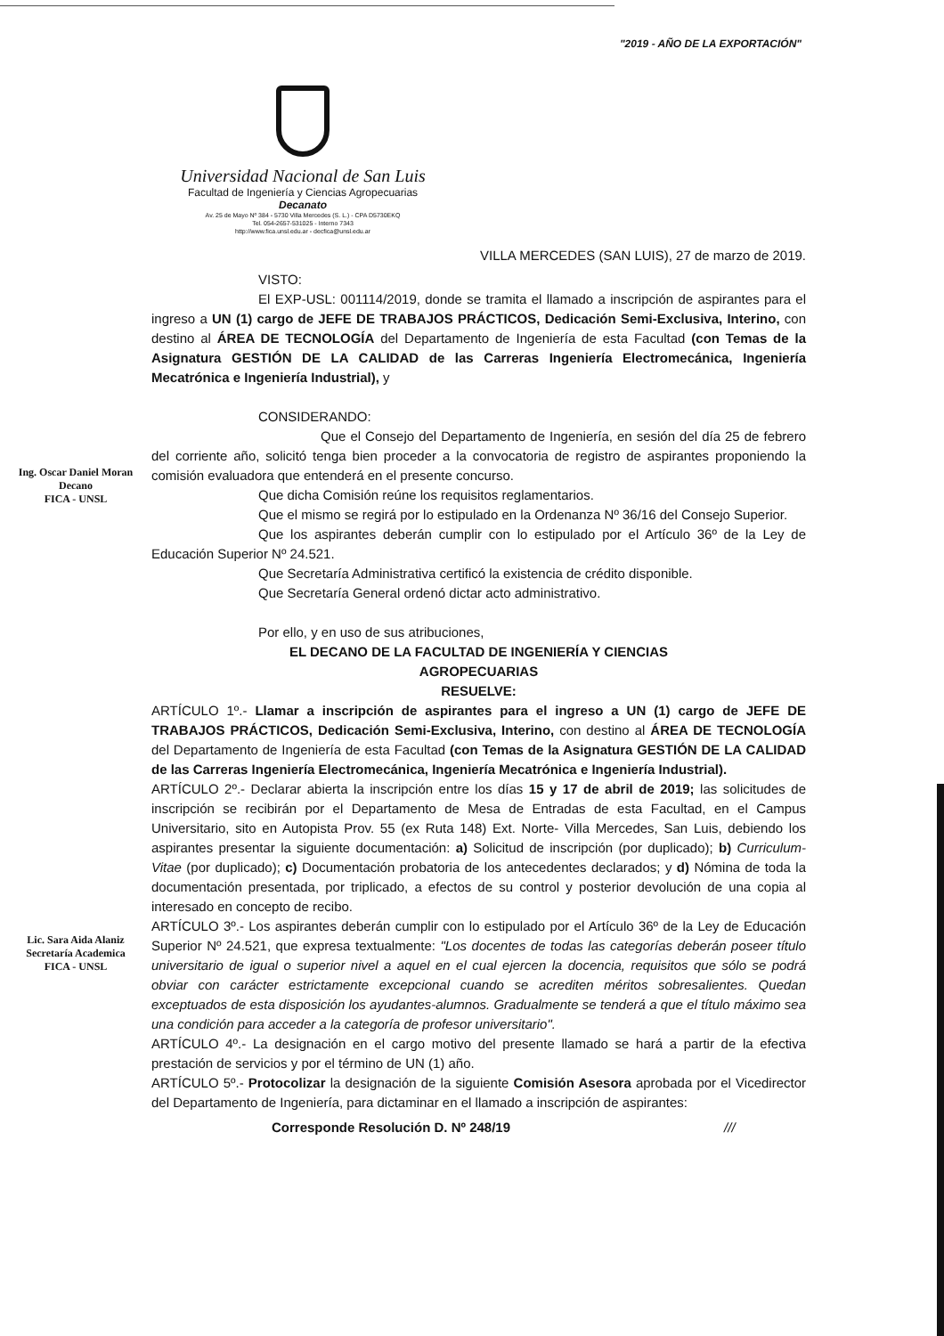"2019 - AÑO DE LA EXPORTACIÓN"
Universidad Nacional de San Luis
Facultad de Ingeniería y Ciencias Agropecuarias
Decanato
Av. 25 de Mayo Nº 384 - 5730 Villa Mercedes (S. L.) - CPA D5730EKQ
Tel. 054-2657-531025 - Interno 7343
http://www.fica.unsl.edu.ar - decfica@unsl.edu.ar
VILLA MERCEDES (SAN LUIS), 27 de marzo de 2019.
Ing. Oscar Daniel Moran
Decano
FICA - UNSL
Lic. Sara Aida Alaniz
Secretaría Academica
FICA - UNSL
VISTO:
El EXP-USL: 001114/2019, donde se tramita el llamado a inscripción de aspirantes para el ingreso a UN (1) cargo de JEFE DE TRABAJOS PRÁCTICOS, Dedicación Semi-Exclusiva, Interino, con destino al ÁREA DE TECNOLOGÍA del Departamento de Ingeniería de esta Facultad (con Temas de la Asignatura GESTIÓN DE LA CALIDAD de las Carreras Ingeniería Electromecánica, Ingeniería Mecatrónica e Ingeniería Industrial), y
CONSIDERANDO:
Que el Consejo del Departamento de Ingeniería, en sesión del día 25 de febrero del corriente año, solicitó tenga bien proceder a la convocatoria de registro de aspirantes proponiendo la comisión evaluadora que entenderá en el presente concurso.
Que dicha Comisión reúne los requisitos reglamentarios.
Que el mismo se regirá por lo estipulado en la Ordenanza Nº 36/16 del Consejo Superior.
Que los aspirantes deberán cumplir con lo estipulado por el Artículo 36º de la Ley de Educación Superior Nº 24.521.
Que Secretaría Administrativa certificó la existencia de crédito disponible.
Que Secretaría General ordenó dictar acto administrativo.
Por ello, y en uso de sus atribuciones,
EL DECANO DE LA FACULTAD DE INGENIERÍA Y CIENCIAS
AGROPECUARIAS
RESUELVE:
ARTÍCULO 1º.- Llamar a inscripción de aspirantes para el ingreso a UN (1) cargo de JEFE DE TRABAJOS PRÁCTICOS, Dedicación Semi-Exclusiva, Interino, con destino al ÁREA DE TECNOLOGÍA del Departamento de Ingeniería de esta Facultad (con Temas de la Asignatura GESTIÓN DE LA CALIDAD de las Carreras Ingeniería Electromecánica, Ingeniería Mecatrónica e Ingeniería Industrial).
ARTÍCULO 2º.- Declarar abierta la inscripción entre los días 15 y 17 de abril de 2019; las solicitudes de inscripción se recibirán por el Departamento de Mesa de Entradas de esta Facultad, en el Campus Universitario, sito en Autopista Prov. 55 (ex Ruta 148) Ext. Norte- Villa Mercedes, San Luis, debiendo los aspirantes presentar la siguiente documentación: a) Solicitud de inscripción (por duplicado); b) Curriculum-Vitae (por duplicado); c) Documentación probatoria de los antecedentes declarados; y d) Nómina de toda la documentación presentada, por triplicado, a efectos de su control y posterior devolución de una copia al interesado en concepto de recibo.
ARTÍCULO 3º.- Los aspirantes deberán cumplir con lo estipulado por el Artículo 36º de la Ley de Educación Superior Nº 24.521, que expresa textualmente: "Los docentes de todas las categorías deberán poseer título universitario de igual o superior nivel a aquel en el cual ejercen la docencia, requisitos que sólo se podrá obviar con carácter estrictamente excepcional cuando se acrediten méritos sobresalientes. Quedan exceptuados de esta disposición los ayudantes-alumnos. Gradualmente se tenderá a que el título máximo sea una condición para acceder a la categoría de profesor universitario".
ARTÍCULO 4º.- La designación en el cargo motivo del presente llamado se hará a partir de la efectiva prestación de servicios y por el término de UN (1) año.
ARTÍCULO 5º.- Protocolizar la designación de la siguiente Comisión Asesora aprobada por el Vicedirector del Departamento de Ingeniería, para dictaminar en el llamado a inscripción de aspirantes:
Corresponde Resolución D. Nº 248/19 ///